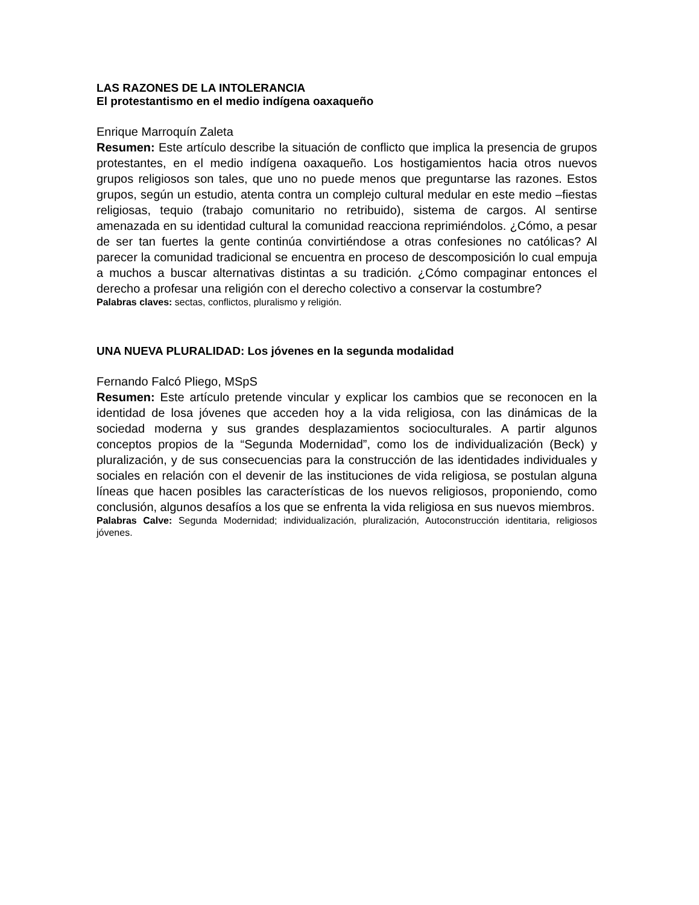LAS RAZONES DE LA INTOLERANCIA
El protestantismo en el medio indígena oaxaqueño
Enrique Marroquín Zaleta
Resumen: Este artículo describe la situación de conflicto que implica la presencia de grupos protestantes, en el medio indígena oaxaqueño. Los hostigamientos hacia otros nuevos grupos religiosos son tales, que uno no puede menos que preguntarse las razones. Estos grupos, según un estudio, atenta contra un complejo cultural medular en este medio –fiestas religiosas, tequio (trabajo comunitario no retribuido), sistema de cargos. Al sentirse amenazada en su identidad cultural la comunidad reacciona reprimiéndolos. ¿Cómo, a pesar de ser tan fuertes la gente continúa convirtiéndose a otras confesiones no católicas? Al parecer la comunidad tradicional se encuentra en proceso de descomposición lo cual empuja a muchos a buscar alternativas distintas a su tradición. ¿Cómo compaginar entonces el derecho a profesar una religión con el derecho colectivo a conservar la costumbre?
Palabras claves: sectas, conflictos, pluralismo y religión.
UNA NUEVA PLURALIDAD: Los jóvenes en la segunda modalidad
Fernando Falcó Pliego, MSpS
Resumen: Este artículo pretende vincular y explicar los cambios que se reconocen en la identidad de losa jóvenes que acceden hoy a la vida religiosa, con las dinámicas de la sociedad moderna y sus grandes desplazamientos socioculturales. A partir algunos conceptos propios de la “Segunda Modernidad”, como los de individualización (Beck) y pluralización, y de sus consecuencias para la construcción de las identidades individuales y sociales en relación con el devenir de las instituciones de vida religiosa, se postulan alguna líneas que hacen posibles las características de los nuevos religiosos, proponiendo, como conclusión, algunos desafíos a los que se enfrenta la vida religiosa en sus nuevos miembros.
Palabras Calve: Segunda Modernidad; individualización, pluralización, Autoconstrucción identitaria, religiosos jóvenes.